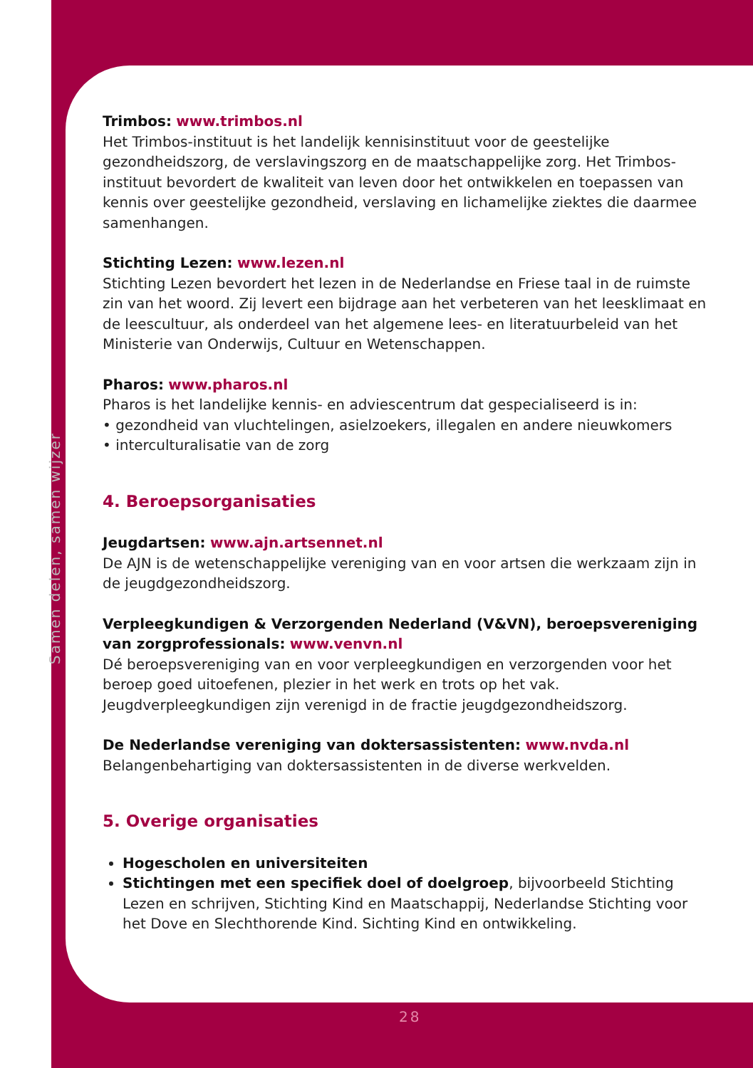Samen delen, samen wijzer
Trimbos: www.trimbos.nl
Het Trimbos-instituut is het landelijk kennisinstituut voor de geestelijke gezondheidszorg, de verslavingszorg en de maatschappelijke zorg. Het Trimbos-instituut bevordert de kwaliteit van leven door het ontwikkelen en toepassen van kennis over geestelijke gezondheid, verslaving en lichamelijke ziektes die daarmee samenhangen.
Stichting Lezen: www.lezen.nl
Stichting Lezen bevordert het lezen in de Nederlandse en Friese taal in de ruimste zin van het woord. Zij levert een bijdrage aan het verbeteren van het leesklimaat en de leescultuur, als onderdeel van het algemene lees- en literatuurbeleid van het Ministerie van Onderwijs, Cultuur en Wetenschappen.
Pharos: www.pharos.nl
Pharos is het landelijke kennis- en adviescentrum dat gespecialiseerd is in:
• gezondheid van vluchtelingen, asielzoekers, illegalen en andere nieuwkomers
• interculturalisatie van de zorg
4. Beroepsorganisaties
Jeugdartsen: www.ajn.artsennet.nl
De AJN is de wetenschappelijke vereniging van en voor artsen die werkzaam zijn in de jeugdgezondheidszorg.
Verpleegkundigen & Verzorgenden Nederland (V&VN), beroepsvereniging van zorgprofessionals: www.venvn.nl
Dé beroepsvereniging van en voor verpleegkundigen en verzorgenden voor het beroep goed uitoefenen, plezier in het werk en trots op het vak. Jeugdverpleegkundigen zijn verenigd in de fractie jeugdgezondheidszorg.
De Nederlandse vereniging van doktersassistenten: www.nvda.nl
Belangenbehartiging van doktersassistenten in de diverse werkvelden.
5. Overige organisaties
Hogescholen en universiteiten
Stichtingen met een specifiek doel of doelgroep, bijvoorbeeld Stichting Lezen en schrijven, Stichting Kind en Maatschappij, Nederlandse Stichting voor het Dove en Slechthorende Kind. Sichting Kind en ontwikkeling.
28